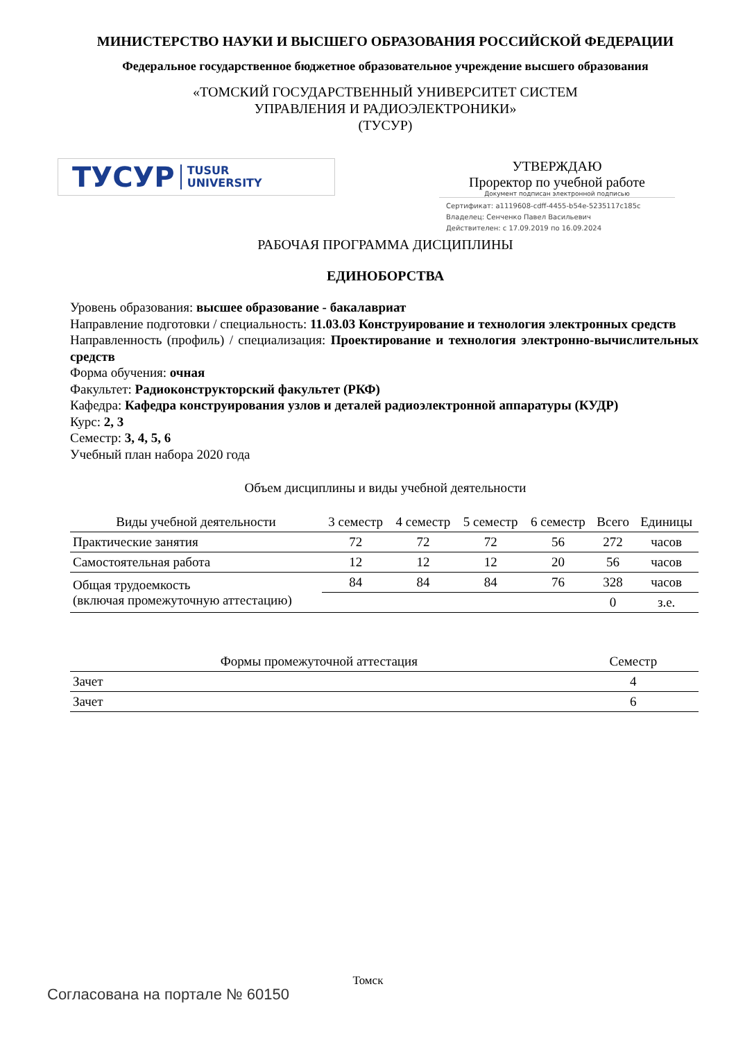МИНИСТЕРСТВО НАУКИ И ВЫСШЕГО ОБРАЗОВАНИЯ РОССИЙСКОЙ ФЕДЕРАЦИИ
Федеральное государственное бюджетное образовательное учреждение высшего образования
«ТОМСКИЙ ГОСУДАРСТВЕННЫЙ УНИВЕРСИТЕТ СИСТЕМ
УПРАВЛЕНИЯ И РАДИОЭЛЕКТРОНИКИ»
(ТУСУР)
ТУСУР TUSUR
UNIVERSITY
УТВЕРЖДАЮ
Проректор по учебной работе
Документ подписан электронной подписью
Сертификат: a1119608-cdff-4455-b54e-5235117c185c
Владелец: Сенченко Павел Васильевич
Действителен: с 17.09.2019 по 16.09.2024
РАБОЧАЯ ПРОГРАММА ДИСЦИПЛИНЫ
ЕДИНОБОРСТВА
Уровень образования: высшее образование - бакалавриат
Направление подготовки / специальность: 11.03.03 Конструирование и технология электронных средств
Направленность (профиль) / специализация: Проектирование и технология электронно-вычислительных средств
Форма обучения: очная
Факультет: Радиоконструкторский факультет (РКФ)
Кафедра: Кафедра конструирования узлов и деталей радиоэлектронной аппаратуры (КУДР)
Курс: 2, 3
Семестр: 3, 4, 5, 6
Учебный план набора 2020 года
Объем дисциплины и виды учебной деятельности
| Виды учебной деятельности | 3 семестр | 4 семестр | 5 семестр | 6 семестр | Всего | Единицы |
| --- | --- | --- | --- | --- | --- | --- |
| Практические занятия | 72 | 72 | 72 | 56 | 272 | часов |
| Самостоятельная работа | 12 | 12 | 12 | 20 | 56 | часов |
| Общая трудоемкость (включая промежуточную аттестацию) | 84 | 84 | 84 | 76 | 328 | часов |
| | | | | | 0 | з.е. |
| Формы промежуточной аттестация | Семестр |
| --- | --- |
| Зачет | 4 |
| Зачет | 6 |
Томск
Согласована на портале № 60150